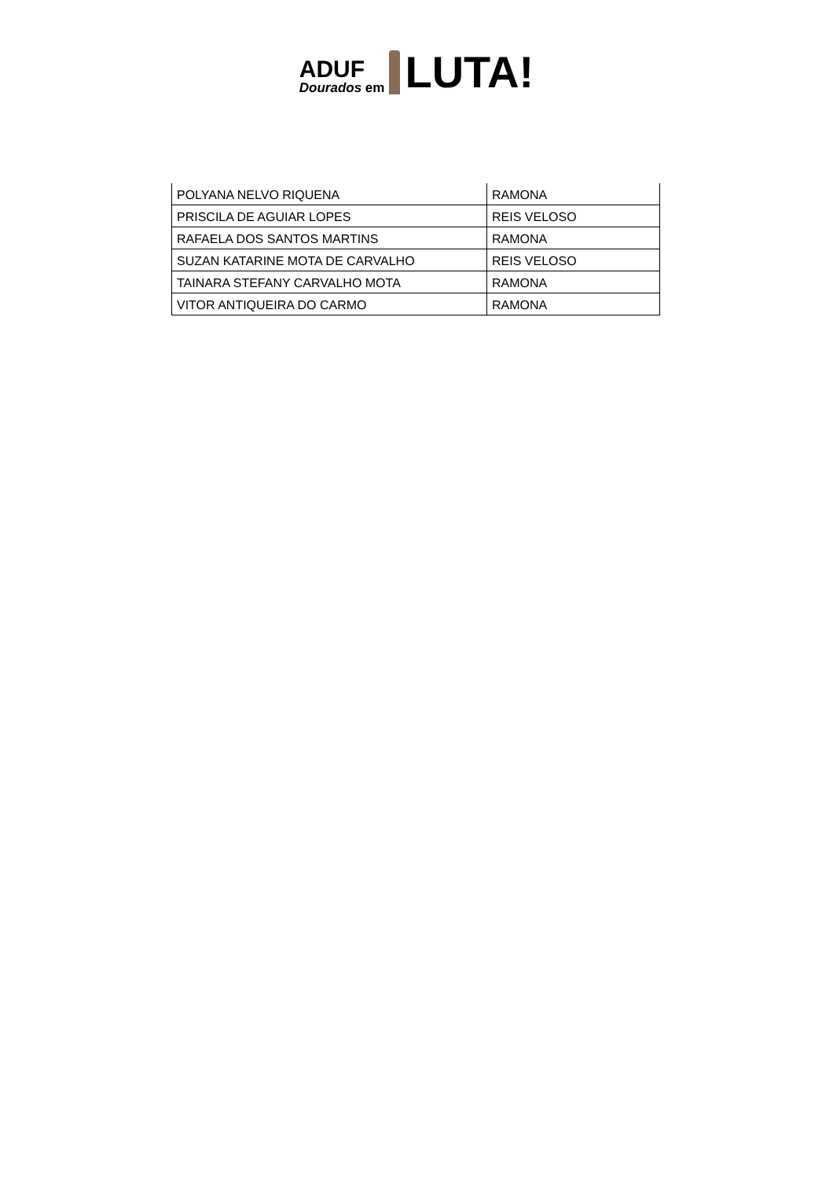ADUF
Dourados em
LUTA!
| POLYANA NELVO RIQUENA | RAMONA |
| PRISCILA DE AGUIAR LOPES | REIS VELOSO |
| RAFAELA DOS SANTOS MARTINS | RAMONA |
| SUZAN KATARINE MOTA DE CARVALHO | REIS VELOSO |
| TAINARA STEFANY CARVALHO MOTA | RAMONA |
| VITOR ANTIQUEIRA DO CARMO | RAMONA |